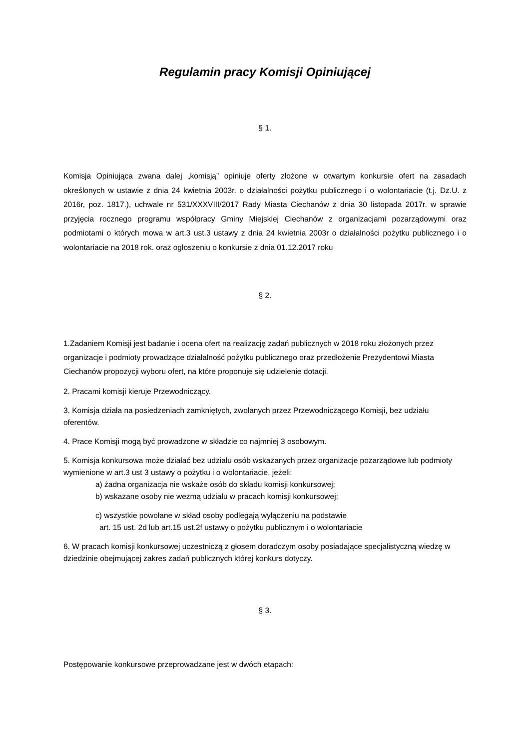Regulamin pracy Komisji Opiniującej
§ 1.
Komisja Opiniująca zwana dalej „komisją” opiniuje oferty złożone w otwartym konkursie ofert na zasadach określonych w ustawie z dnia 24 kwietnia 2003r. o działalności pożytku publicznego i o wolontariacie (t.j. Dz.U. z 2016r, poz. 1817.), uchwale nr 531/XXXVIII/2017 Rady Miasta Ciechanów z dnia 30 listopada 2017r. w sprawie przyjęcia rocznego programu współpracy Gminy Miejskiej Ciechanów z organizacjami pozarządowymi oraz podmiotami o których mowa w art.3 ust.3 ustawy z dnia 24 kwietnia 2003r o działalności pożytku publicznego i o wolontariacie na 2018 rok. oraz ogłoszeniu o konkursie z dnia 01.12.2017 roku
§ 2.
1.Zadaniem Komisji jest badanie i ocena ofert na realizację zadań publicznych w 2018 roku złożonych przez organizacje i podmioty prowadzące działalność pożytku publicznego oraz przedłożenie Prezydentowi Miasta Ciechanów propozycji wyboru ofert, na które proponuje się udzielenie dotacji.
2. Pracami komisji kieruje Przewodniczący.
3. Komisja działa na posiedzeniach zamkniętych, zwołanych przez Przewodniczącego Komisji, bez udziału oferentów.
4. Prace Komisji mogą być prowadzone w składzie co najmniej 3 osobowym.
5. Komisja konkursowa może działać bez udziału osób wskazanych przez organizacje pozarządowe lub podmioty wymienione w art.3 ust 3 ustawy o pożytku i o wolontariacie, jeżeli:
a) żadna organizacja nie wskaże osób do składu komisji konkursowej;
b) wskazane osoby nie wezmą udziału w pracach komisji konkursowej;
c) wszystkie powołane w skład osoby podlegają wyłączeniu na podstawie
art. 15 ust. 2d lub art.15 ust.2f ustawy o pożytku publicznym i o wolontariacie
6. W pracach komisji konkursowej uczestniczą z głosem doradczym osoby posiadające specjalistyczną wiedzę w dziedzinie obejmującej zakres zadań publicznych której konkurs dotyczy.
§ 3.
Postępowanie konkursowe przeprowadzane jest w dwóch etapach: